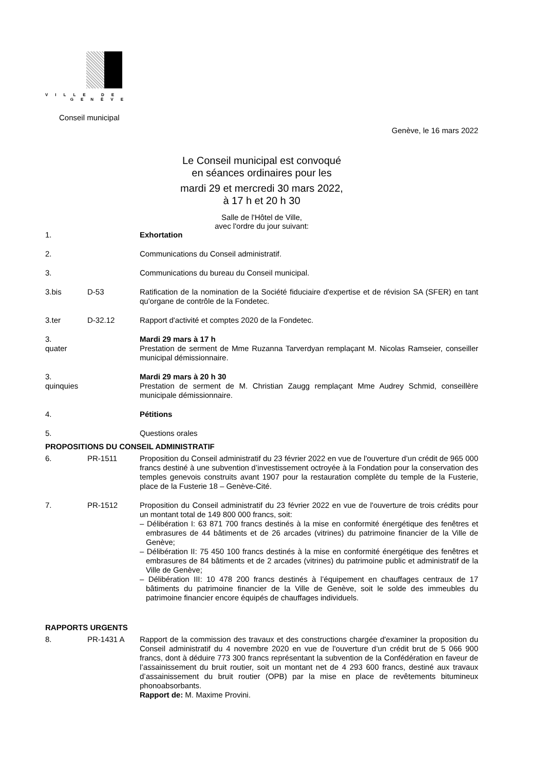VILLE DE
GENÈVE
Conseil municipal
Genève, le 16 mars 2022
Le Conseil municipal est convoqué
en séances ordinaires pour les
mardi 29 et mercredi 30 mars 2022,
à 17 h et 20 h 30
Salle de l'Hôtel de Ville,
avec l'ordre du jour suivant:
1. Exhortation
2. Communications du Conseil administratif.
3. Communications du bureau du Conseil municipal.
3.bis D-53 Ratification de la nomination de la Société fiduciaire d'expertise et de révision SA (SFER) en tant qu'organe de contrôle de la Fondetec.
3.ter D-32.12 Rapport d'activité et comptes 2020 de la Fondetec.
3.
quater
Mardi 29 mars à 17 h
Prestation de serment de Mme Ruzanna Tarverdyan remplaçant M. Nicolas Ramseier, conseiller municipal démissionnaire.
3.
quinquies
Mardi 29 mars à 20 h 30
Prestation de serment de M. Christian Zaugg remplaçant Mme Audrey Schmid, conseillère municipale démissionnaire.
4. Pétitions
5. Questions orales
PROPOSITIONS DU CONSEIL ADMINISTRATIF
6. PR-1511 Proposition du Conseil administratif du 23 février 2022 en vue de l'ouverture d’un crédit de 965 000 francs destiné à une subvention d’investissement octroyée à la Fondation pour la conservation des temples genevois construits avant 1907 pour la restauration complète du temple de la Fusterie, place de la Fusterie 18 – Genève-Cité.
7. PR-1512 Proposition du Conseil administratif du 23 février 2022 en vue de l'ouverture de trois crédits pour un montant total de 149 800 000 francs, soit:
– Délibération I: 63 871 700 francs destinés à la mise en conformité énergétique des fenêtres et embrasures de 44 bâtiments et de 26 arcades (vitrines) du patrimoine financier de la Ville de Genève;
– Délibération II: 75 450 100 francs destinés à la mise en conformité énergétique des fenêtres et embrasures de 84 bâtiments et de 2 arcades (vitrines) du patrimoine public et administratif de la Ville de Genève;
– Délibération III: 10 478 200 francs destinés à l’équipement en chauffages centraux de 17 bâtiments du patrimoine financier de la Ville de Genève, soit le solde des immeubles du patrimoine financier encore équipés de chauffages individuels.
RAPPORTS URGENTS
8. PR-1431 A Rapport de la commission des travaux et des constructions chargée d'examiner la proposition du Conseil administratif du 4 novembre 2020 en vue de l'ouverture d’un crédit brut de 5 066 900 francs, dont à déduire 773 300 francs représentant la subvention de la Confédération en faveur de l’assainissement du bruit routier, soit un montant net de 4 293 600 francs, destiné aux travaux d’assainissement du bruit routier (OPB) par la mise en place de revêtements bitumineux phonoabsorbants.
Rapport de: M. Maxime Provini.